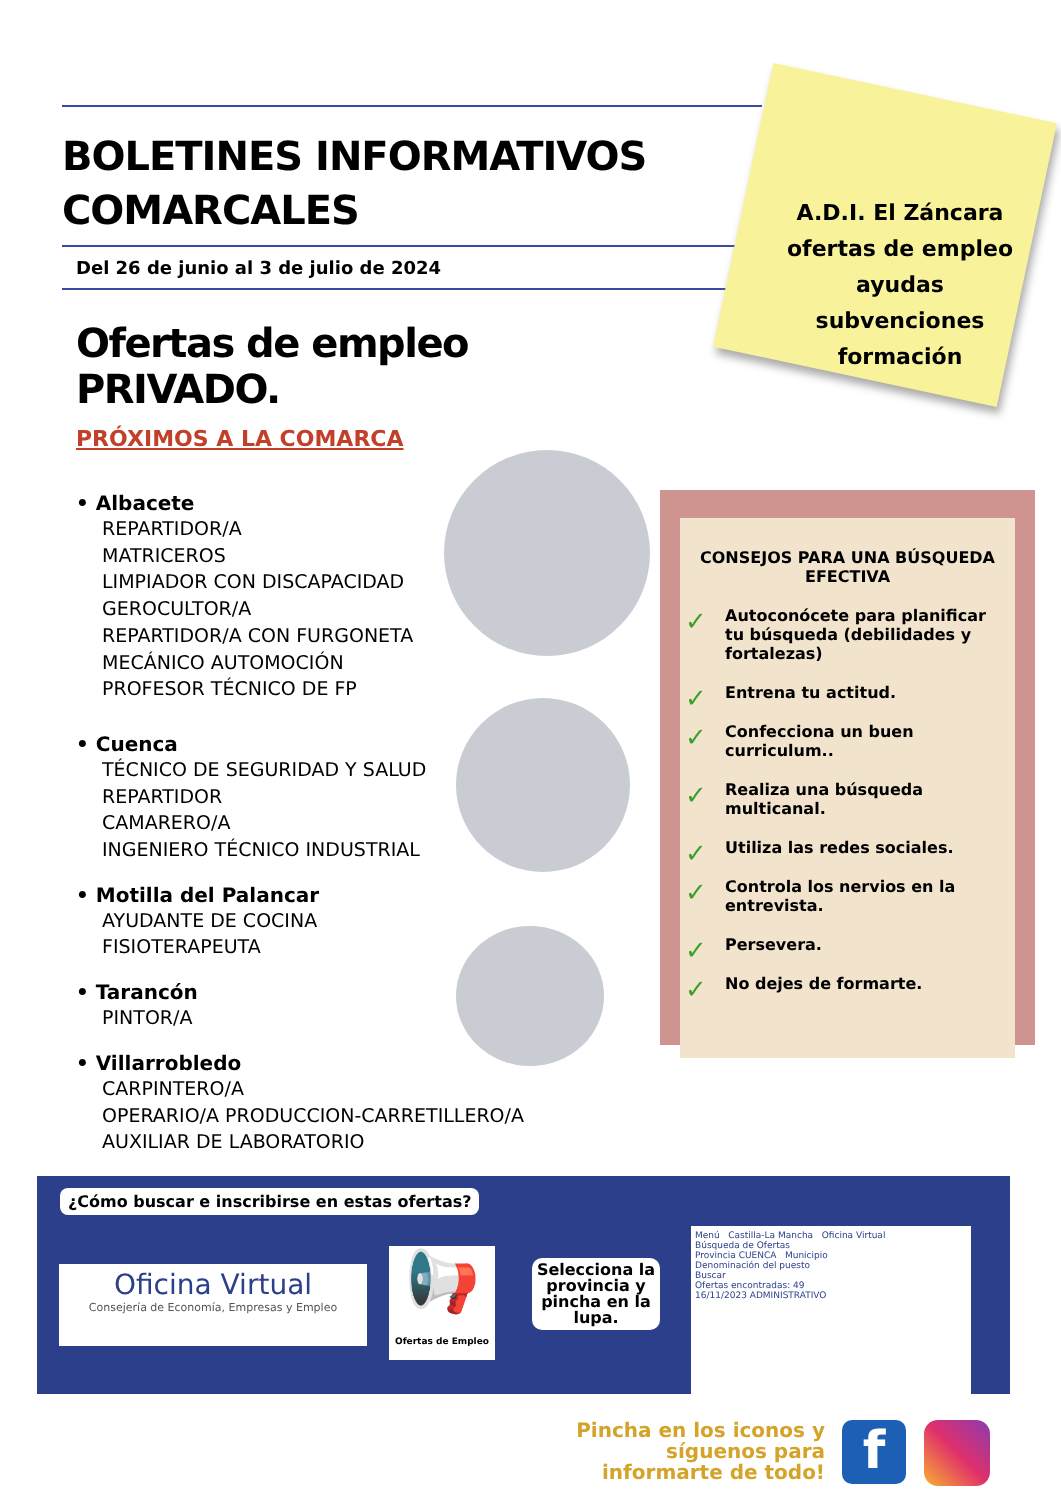BOLETINES INFORMATIVOS COMARCALES
Del 26 de junio al 3 de julio de 2024
A.D.I. El Záncara
ofertas de empleo
ayudas
subvenciones
formación
Ofertas de empleo PRIVADO.
PRÓXIMOS A LA COMARCA
• Albacete
REPARTIDOR/A
MATRICEROS
LIMPIADOR CON DISCAPACIDAD
GEROCULTOR/A
REPARTIDOR/A CON FURGONETA
MECÁNICO AUTOMOCIÓN
PROFESOR TÉCNICO DE FP
• Cuenca
TÉCNICO DE SEGURIDAD Y SALUD
REPARTIDOR
CAMARERO/A
INGENIERO TÉCNICO INDUSTRIAL
• Motilla del Palancar
AYUDANTE DE COCINA
FISIOTERAPEUTA
• Tarancón
PINTOR/A
• Villarrobledo
CARPINTERO/A
OPERARIO/A PRODUCCION-CARRETILLERO/A
AUXILIAR DE LABORATORIO
CONSEJOS PARA UNA BÚSQUEDA EFECTIVA
✓ Autoconócete para planificar tu búsqueda (debilidades y fortalezas)
✓ Entrena tu actitud.
✓ Confecciona un buen curriculum..
✓ Realiza una búsqueda multicanal.
✓ Utiliza las redes sociales.
✓ Controla los nervios en la entrevista.
✓ Persevera.
✓ No dejes de formarte.
¿Cómo buscar e inscribirse en estas ofertas?
Oficina Virtual
Consejería de Economía, Empresas y Empleo
📢
Ofertas de Empleo
Selecciona la provincia y pincha en la lupa.
Menú Castilla-La Mancha Oficina Virtual
Búsqueda de Ofertas
Provincia CUENCA Municipio
Denominación del puesto
Buscar
Ofertas encontradas: 49
16/11/2023 ADMINISTRATIVO
Pincha en los iconos y síguenos para informarte de todo!
f